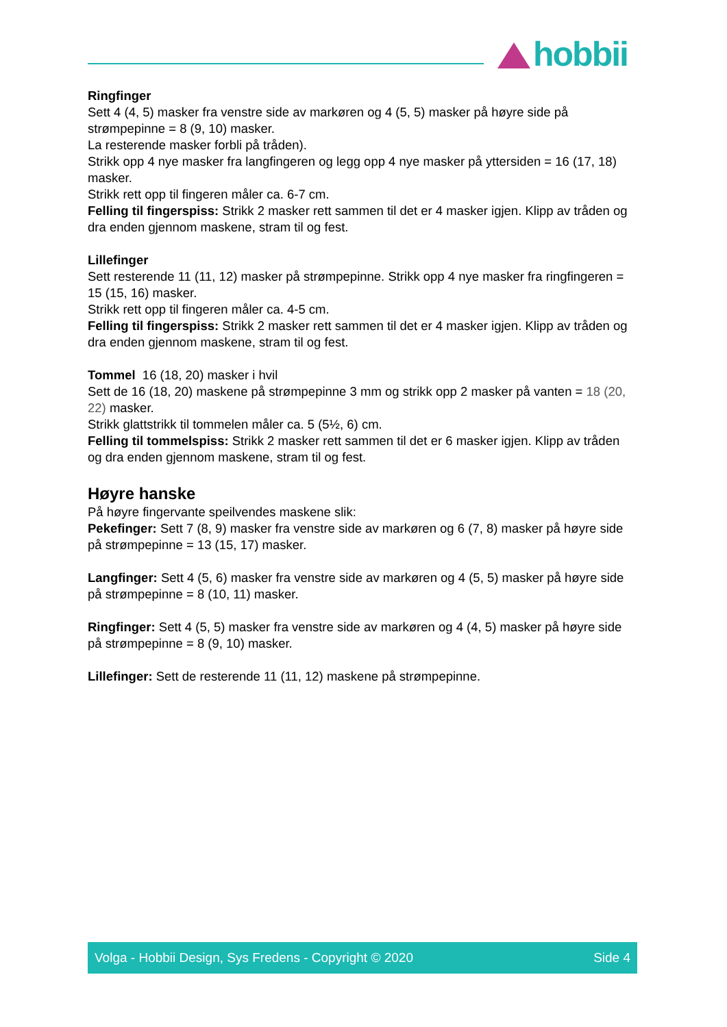hobbii
Ringfinger
Sett 4 (4, 5) masker fra venstre side av markøren og 4 (5, 5) masker på høyre side på strømpepinne = 8 (9, 10) masker.
La resterende masker forbli på tråden).
Strikk opp 4 nye masker fra langfingeren og legg opp 4 nye masker på yttersiden = 16 (17, 18) masker.
Strikk rett opp til fingeren måler ca. 6-7 cm.
Felling til fingerspiss: Strikk 2 masker rett sammen til det er 4 masker igjen. Klipp av tråden og dra enden gjennom maskene, stram til og fest.
Lillefinger
Sett resterende 11 (11, 12) masker på strømpepinne. Strikk opp 4 nye masker fra ringfingeren = 15 (15, 16) masker.
Strikk rett opp til fingeren måler ca. 4-5 cm.
Felling til fingerspiss: Strikk 2 masker rett sammen til det er 4 masker igjen. Klipp av tråden og dra enden gjennom maskene, stram til og fest.
Tommel 16 (18, 20) masker i hvil
Sett de 16 (18, 20) maskene på strømpepinne 3 mm og strikk opp 2 masker på vanten = 18 (20, 22) masker.
Strikk glattstrikk til tommelen måler ca. 5 (5½, 6) cm.
Felling til tommelspiss: Strikk 2 masker rett sammen til det er 6 masker igjen. Klipp av tråden og dra enden gjennom maskene, stram til og fest.
Høyre hanske
På høyre fingervante speilvendes maskene slik:
Pekefinger: Sett 7 (8, 9) masker fra venstre side av markøren og 6 (7, 8) masker på høyre side på strømpepinne = 13 (15, 17) masker.
Langfinger: Sett 4 (5, 6) masker fra venstre side av markøren og 4 (5, 5) masker på høyre side på strømpepinne = 8 (10, 11) masker.
Ringfinger: Sett 4 (5, 5) masker fra venstre side av markøren og 4 (4, 5) masker på høyre side på strømpepinne = 8 (9, 10) masker.
Lillefinger: Sett de resterende 11 (11, 12) maskene på strømpepinne.
Volga - Hobbii Design, Sys Fredens - Copyright © 2020 Side 4